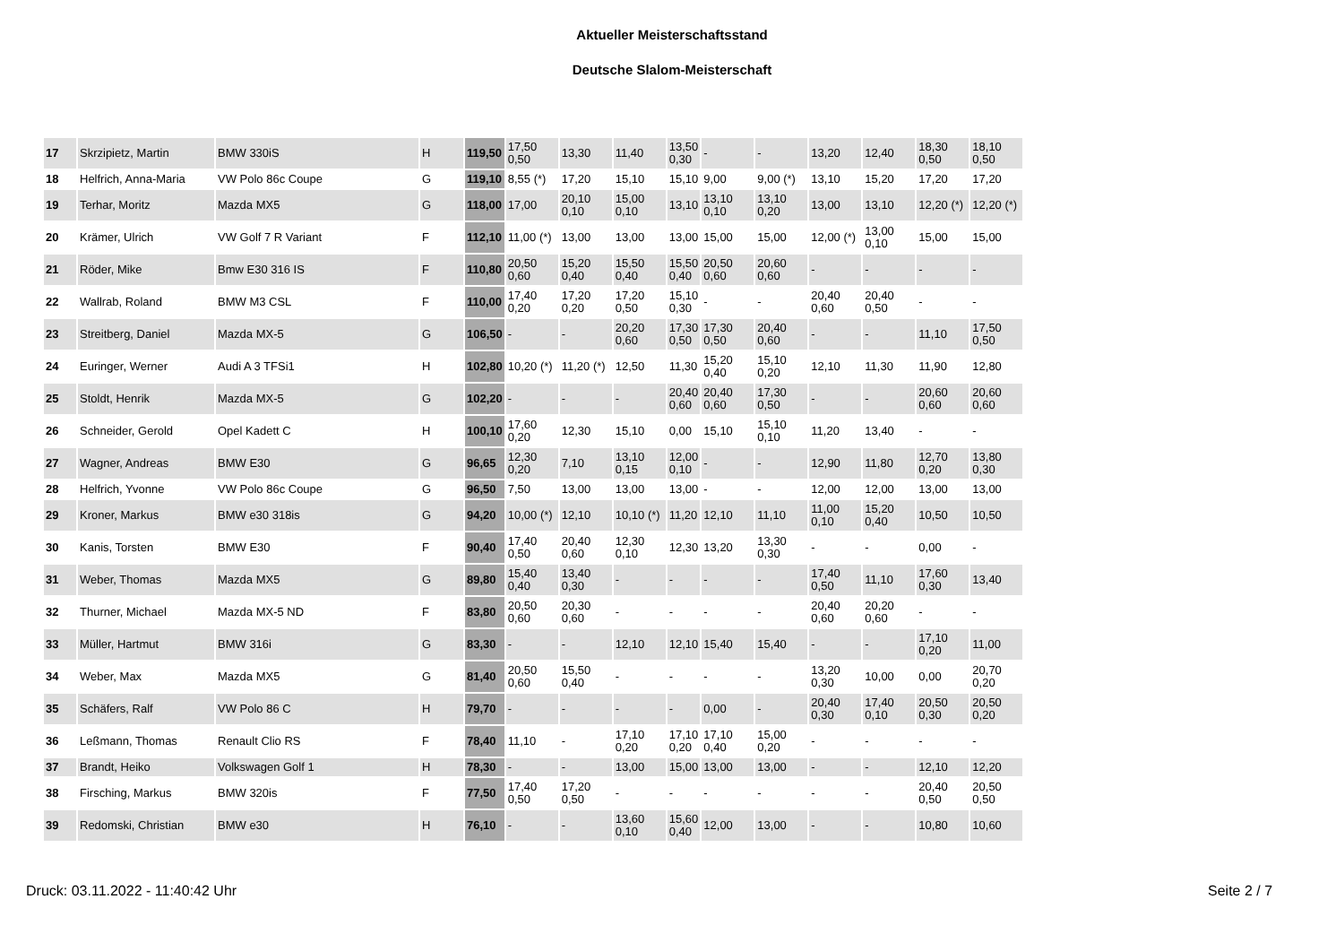Aktueller Meisterschaftsstand
Deutsche Slalom-Meisterschaft
| 17 | Skrzipietz, Martin | BMW 330iS | H | 119,50 | 17,50 0,50 | 13,30 | 11,40 | 13,50 0,30 | - | - | 13,20 | 12,40 | 18,30 0,50 | 18,10 0,50 |
| 18 | Helfrich, Anna-Maria | VW Polo 86c Coupe | G | 119,10 | 8,55 (*) | 17,20 | 15,10 | 15,10 | 9,00 | 9,00 (*) | 13,10 | 15,20 | 17,20 | 17,20 |
| 19 | Terhar, Moritz | Mazda MX5 | G | 118,00 | 17,00 | 20,10 0,10 | 15,00 0,10 | 13,10 | 13,10 0,10 | 13,10 0,20 | 13,00 | 13,10 | 12,20 (*) | 12,20 (*) |
| 20 | Krämer, Ulrich | VW Golf 7 R Variant | F | 112,10 | 11,00 (*) | 13,00 | 13,00 | 13,00 | 15,00 | 15,00 | 12,00 (*) | 13,00 0,10 | 15,00 | 15,00 |
| 21 | Röder, Mike | Bmw E30 316 IS | F | 110,80 | 20,50 0,60 | 15,20 0,40 | 15,50 0,40 | 15,50 0,40 | 20,50 0,60 | 20,60 0,60 | - | - | - | - |
| 22 | Wallrab, Roland | BMW M3 CSL | F | 110,00 | 17,40 0,20 | 17,20 0,20 | 17,20 0,50 | 15,10 0,30 | - | - | 20,40 0,60 | 20,40 0,50 | - | - |
| 23 | Streitberg, Daniel | Mazda MX-5 | G | 106,50 | - | - | 20,20 0,60 | 17,30 0,50 | 17,30 0,50 | 20,40 0,60 | - | - | 11,10 | 17,50 0,50 |
| 24 | Euringer, Werner | Audi A 3 TFSi1 | H | 102,80 | 10,20 (*) | 11,20 (*) | 12,50 | 11,30 | 15,20 0,40 | 15,10 0,20 | 12,10 | 11,30 | 11,90 | 12,80 |
| 25 | Stoldt, Henrik | Mazda MX-5 | G | 102,20 | - | - | - | 20,40 0,60 | 20,40 0,60 | 17,30 0,50 | - | - | 20,60 0,60 | 20,60 0,60 |
| 26 | Schneider, Gerold | Opel Kadett C | H | 100,10 | 17,60 0,20 | 12,30 | 15,10 | 0,00 | 15,10 | 15,10 0,10 | 11,20 | 13,40 | - | - |
| 27 | Wagner, Andreas | BMW E30 | G | 96,65 | 12,30 0,20 | 7,10 | 13,10 0,15 | 12,00 0,10 | - | - | 12,90 | 11,80 | 12,70 0,20 | 13,80 0,30 |
| 28 | Helfrich, Yvonne | VW Polo 86c Coupe | G | 96,50 | 7,50 | 13,00 | 13,00 | 13,00 | - | - | 12,00 | 12,00 | 13,00 | 13,00 |
| 29 | Kroner, Markus | BMW e30 318is | G | 94,20 | 10,00 (*) | 12,10 | 10,10 (*) | 11,20 | 12,10 | 11,10 | 11,00 0,10 | 15,20 0,40 | 10,50 | 10,50 |
| 30 | Kanis, Torsten | BMW E30 | F | 90,40 | 17,40 0,50 | 20,40 0,60 | 12,30 0,10 | 12,30 | 13,20 | 13,30 0,30 | - | - | 0,00 | - |
| 31 | Weber, Thomas | Mazda MX5 | G | 89,80 | 15,40 0,40 | 13,40 0,30 | - | - | - | - | 17,40 0,50 | 11,10 | 17,60 0,30 | 13,40 |
| 32 | Thurner, Michael | Mazda MX-5 ND | F | 83,80 | 20,50 0,60 | 20,30 0,60 | - | - | - | - | 20,40 0,60 | 20,20 0,60 | - | - |
| 33 | Müller, Hartmut | BMW 316i | G | 83,30 | - | - | 12,10 | 12,10 | 15,40 | 15,40 | - | - | 17,10 0,20 | 11,00 |
| 34 | Weber, Max | Mazda MX5 | G | 81,40 | 20,50 0,60 | 15,50 0,40 | - | - | - | - | 13,20 0,30 | 10,00 | 0,00 | 20,70 0,20 |
| 35 | Schäfers, Ralf | VW Polo 86 C | H | 79,70 | - | - | - | - | 0,00 | - | 20,40 0,30 | 17,40 0,10 | 20,50 0,30 | 20,50 0,20 |
| 36 | Leßmann, Thomas | Renault Clio RS | F | 78,40 | 11,10 | - | 17,10 0,20 | 17,10 0,20 | 17,10 0,40 | 15,00 0,20 | - | - | - | - |
| 37 | Brandt, Heiko | Volkswagen Golf 1 | H | 78,30 | - | - | 13,00 | 15,00 | 13,00 | 13,00 | - | - | 12,10 | 12,20 |
| 38 | Firsching, Markus | BMW 320is | F | 77,50 | 17,40 0,50 | 17,20 0,50 | - | - | - | - | - | - | 20,40 0,50 | 20,50 0,50 |
| 39 | Redomski, Christian | BMW e30 | H | 76,10 | - | - | 13,60 0,10 | 15,60 0,40 | 12,00 | 13,00 | - | - | 10,80 | 10,60 |
Druck: 03.11.2022 - 11:40:42 Uhr
Seite 2 / 7